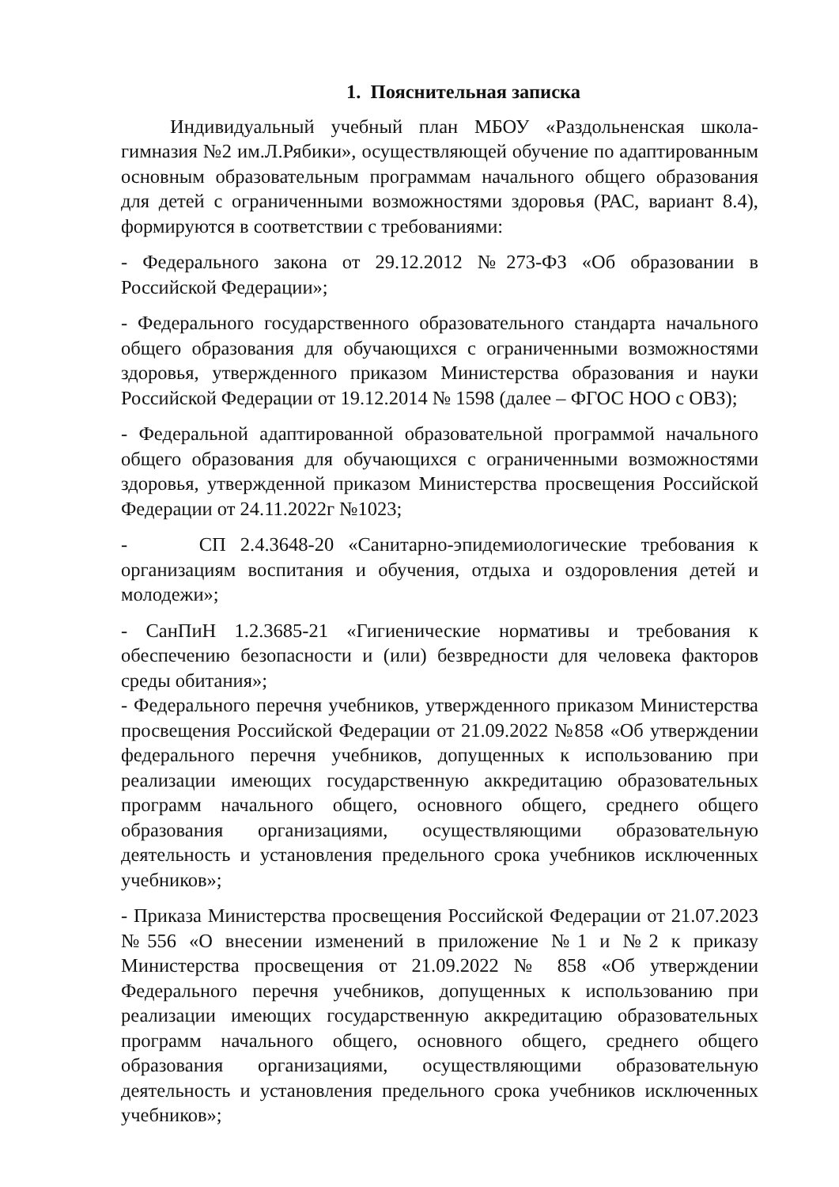1. Пояснительная записка
Индивидуальный учебный план МБОУ «Раздольненская школа-гимназия №2 им.Л.Рябики», осуществляющей обучение по адаптированным основным образовательным программам начального общего образования для детей с ограниченными возможностями здоровья (РАС, вариант 8.4), формируются в соответствии с требованиями:
- Федерального закона от 29.12.2012 №273-ФЗ «Об образовании в Российской Федерации»;
- Федерального государственного образовательного стандарта начального общего образования для обучающихся с ограниченными возможностями здоровья, утвержденного приказом Министерства образования и науки Российской Федерации от 19.12.2014 № 1598 (далее – ФГОС НОО с ОВЗ);
- Федеральной адаптированной образовательной программой начального общего образования для обучающихся с ограниченными возможностями здоровья, утвержденной приказом Министерства просвещения Российской Федерации от 24.11.2022г №1023;
- СП 2.4.3648-20 «Санитарно-эпидемиологические требования к организациям воспитания и обучения, отдыха и оздоровления детей и молодежи»;
- СанПиН 1.2.3685-21 «Гигиенические нормативы и требования к обеспечению безопасности и (или) безвредности для человека факторов среды обитания»;
- Федерального перечня учебников, утвержденного приказом Министерства просвещения Российской Федерации от 21.09.2022 №858 «Об утверждении федерального перечня учебников, допущенных к использованию при реализации имеющих государственную аккредитацию образовательных программ начального общего, основного общего, среднего общего образования организациями, осуществляющими образовательную деятельность и установления предельного срока учебников исключенных учебников»;
- Приказа Министерства просвещения Российской Федерации от 21.07.2023 №556 «О внесении изменений в приложение №1 и №2 к приказу Министерства просвещения от 21.09.2022 № 858 «Об утверждении Федерального перечня учебников, допущенных к использованию при реализации имеющих государственную аккредитацию образовательных программ начального общего, основного общего, среднего общего образования организациями, осуществляющими образовательную деятельность и установления предельного срока учебников исключенных учебников»;